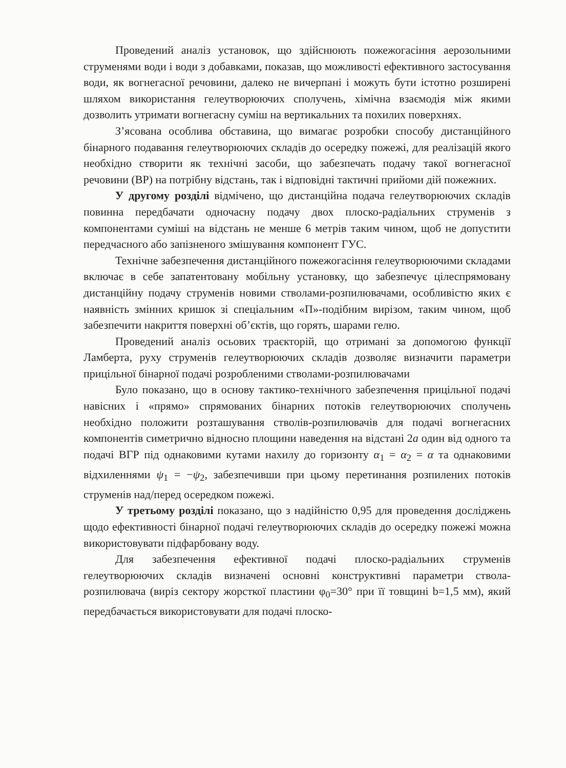Проведений аналіз установок, що здійснюють пожежогасіння аерозольними струменями води і води з добавками, показав, що можливості ефективного застосування води, як вогнегасної речовини, далеко не вичерпані і можуть бути істотно розширені шляхом використання гелеутворюючих сполучень, хімічна взаємодія між якими дозволить утримати вогнегасну суміш на вертикальних та похилих поверхнях.
З’ясована особлива обставина, що вимагає розробки способу дистанційного бінарного подавання гелеутворюючих складів до осередку пожежі, для реалізацій якого необхідно створити як технічні засоби, що забезпечать подачу такої вогнегасної речовини (ВР) на потрібну відстань, так і відповідні тактичні прийоми дій пожежних.
У другому розділі відмічено, що дистанційна подача гелеутворюючих складів повинна передбачати одночасну подачу двох плоско-радіальних струменів з компонентами суміші на відстань не менше 6 метрів таким чином, щоб не допустити передчасного або запізненого змішування компонент ГУС.
Технічне забезпечення дистанційного пожежогасіння гелеутворюючими складами включає в себе запатентовану мобільну установку, що забезпечує цілеспрямовану дистанційну подачу струменів новими стволами-розпилювачами, особливістю яких є наявність змінних кришок зі спеціальним «П»-подібним вирізом, таким чином, щоб забезпечити накриття поверхні об’єктів, що горять, шарами гелю.
Проведений аналіз осьових траєкторій, що отримані за допомогою функції Ламберта, руху струменів гелеутворюючих складів дозволяє визначити параметри прицільної бінарної подачі розробленими стволами-розпилювачами
Було показано, що в основу тактико-технічного забезпечення прицільної подачі навісних і «прямо» спрямованих бінарних потоків гелеутворюючих сполучень необхідно положити розташування стволів-розпилювачів для подачі вогнегасних компонентів симетрично відносно площини наведення на відстані 2a один від одного та подачі ВГР під однаковими кутами нахилу до горизонту α<sub>1</sub> = α<sub>2</sub> = α та однаковими відхиленнями ψ<sub>1</sub> = −ψ<sub>2</sub>, забезпечивши при цьому перетинання розпилених потоків струменів над/перед осередком пожежі.
У третьому розділі показано, що з надійністю 0,95 для проведення досліджень щодо ефективності бінарної подачі гелеутворюючих складів до осередку пожежі можна використовувати підфарбовану воду.
Для забезпечення ефективної подачі плоско-радіальних струменів гелеутворюючих складів визначені основні конструктивні параметри ствола-розпилювача (виріз сектору жорсткої пластини φ<sub>0</sub>=30° при її товщині b=1,5 мм), який передбачається використовувати для подачі плоско-